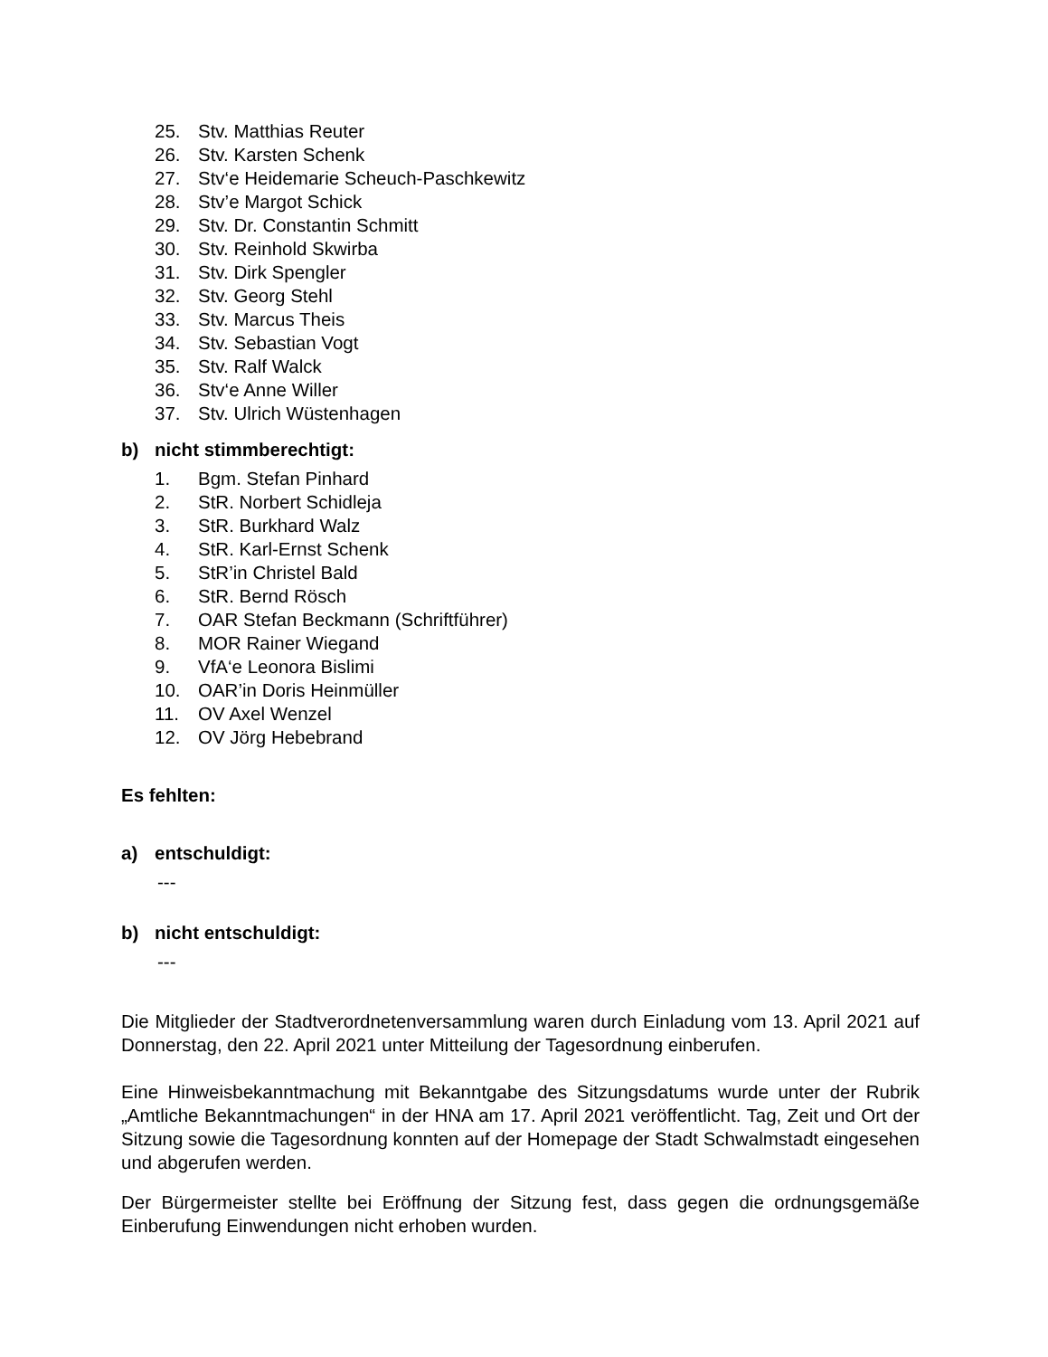25. Stv. Matthias Reuter
26. Stv. Karsten Schenk
27. Stv‘e Heidemarie Scheuch-Paschkewitz
28. Stv’e Margot Schick
29. Stv. Dr. Constantin Schmitt
30. Stv. Reinhold Skwirba
31. Stv. Dirk Spengler
32. Stv. Georg Stehl
33. Stv. Marcus Theis
34. Stv. Sebastian Vogt
35. Stv. Ralf Walck
36. Stv‘e Anne Willer
37. Stv. Ulrich Wüstenhagen
b) nicht stimmberechtigt:
1. Bgm. Stefan Pinhard
2. StR. Norbert Schidleja
3. StR. Burkhard Walz
4. StR. Karl-Ernst Schenk
5. StR’in Christel Bald
6. StR. Bernd Rösch
7. OAR Stefan Beckmann (Schriftführer)
8. MOR Rainer Wiegand
9. VfA‘e Leonora Bislimi
10. OAR’in Doris Heinmüller
11. OV Axel Wenzel
12. OV Jörg Hebebrand
Es fehlten:
a) entschuldigt:
---
b) nicht entschuldigt:
---
Die Mitglieder der Stadtverordnetenversammlung waren durch Einladung vom 13. April 2021 auf Donnerstag, den 22. April 2021 unter Mitteilung der Tagesordnung einberufen.
Eine Hinweisbekanntmachung mit Bekanntgabe des Sitzungsdatums wurde unter der Rubrik „Amtliche Bekanntmachungen“ in der HNA am 17. April 2021 veröffentlicht. Tag, Zeit und Ort der Sitzung sowie die Tagesordnung konnten auf der Homepage der Stadt Schwalmstadt eingesehen und abgerufen werden.
Der Bürgermeister stellte bei Eröffnung der Sitzung fest, dass gegen die ordnungsgemäße Einberufung Einwendungen nicht erhoben wurden.